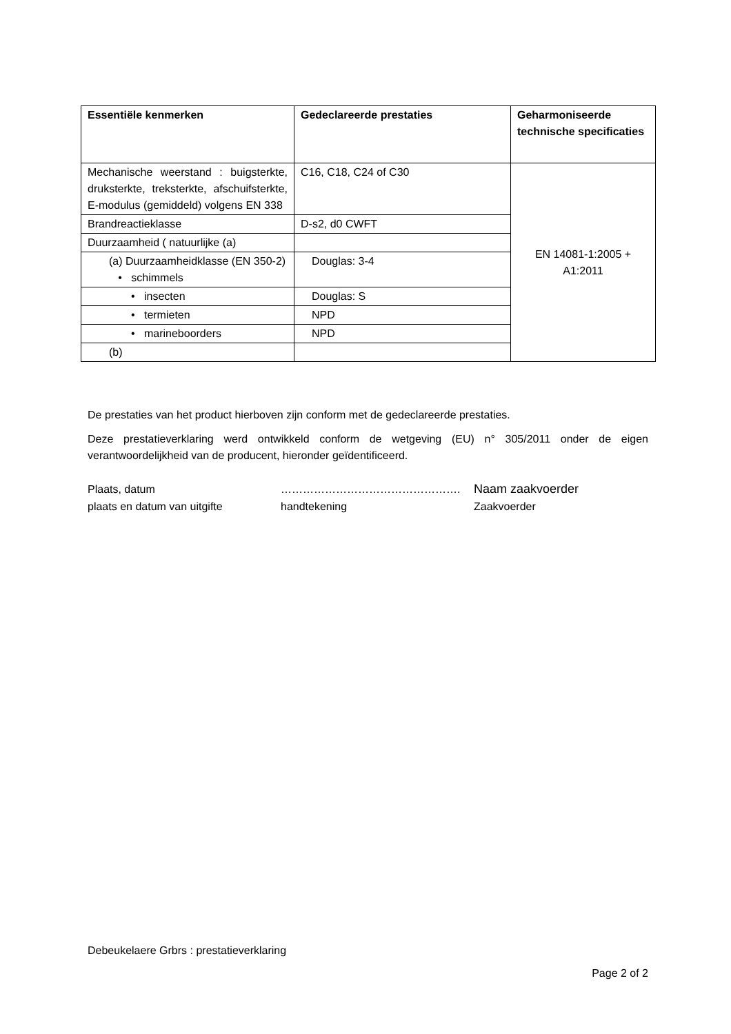| Essentiële kenmerken | Gedeclareerde prestaties | Geharmoniseerde technische specificaties |
| --- | --- | --- |
| Mechanische weerstand : buigsterkte, druksterkte, treksterkte, afschuifsterkte, E-modulus (gemiddeld) volgens EN 338 | C16, C18, C24 of C30 | EN 14081-1:2005 + A1:2011 |
| Brandreactieklasse | D-s2, d0 CWFT | |
| Duurzaamheid ( natuurlijke (a) | | |
| (a) Duurzaamheidklasse (EN 350-2) • schimmels | Douglas: 3-4 | |
| • insecten | Douglas: S | |
| • termieten | NPD | |
| • marineboorders | NPD | |
| (b) | | |
De prestaties van het product hierboven zijn conform met de gedeclareerde prestaties.
Deze prestatieverklaring werd ontwikkeld conform de wetgeving (EU) n° 305/2011 onder de eigen verantwoordelijkheid van de producent, hieronder geïdentificeerd.
Plaats, datum …………………………………………. Naam zaakvoerder plaats en datum van uitgifte handtekening Zaakvoerder
Debeukelaere Grbrs : prestatieverklaring
Page 2 of 2